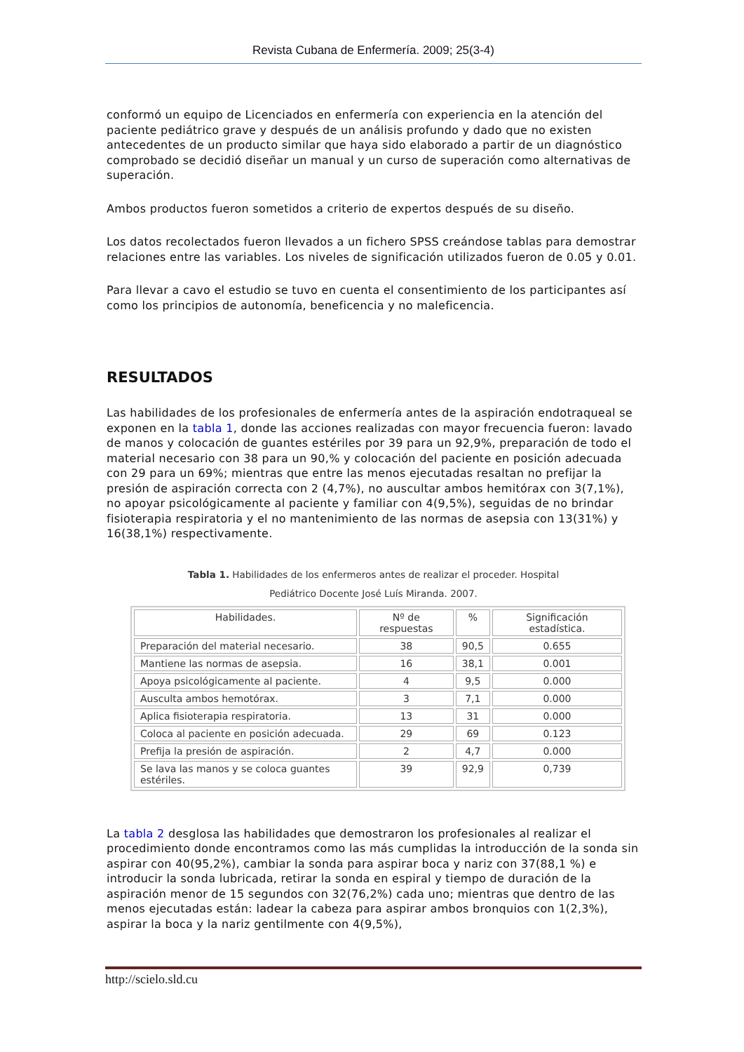Revista Cubana de Enfermería. 2009; 25(3-4)
conformó un equipo de Licenciados en enfermería con experiencia en la atención del paciente pediátrico grave y después de un análisis profundo y dado que no existen antecedentes de un producto similar que haya sido elaborado a partir de un diagnóstico comprobado se decidió diseñar un manual y un curso de superación como alternativas de superación.
Ambos productos fueron sometidos a criterio de expertos después de su diseño.
Los datos recolectados fueron llevados a un fichero SPSS creándose tablas para demostrar relaciones entre las variables. Los niveles de significación utilizados fueron de 0.05 y 0.01.
Para llevar a cavo el estudio se tuvo en cuenta el consentimiento de los participantes así como los principios de autonomía, beneficencia y no maleficencia.
RESULTADOS
Las habilidades de los profesionales de enfermería antes de la aspiración endotraqueal se exponen en la tabla 1, donde las acciones realizadas con mayor frecuencia fueron: lavado de manos y colocación de guantes estériles por 39 para un 92,9%, preparación de todo el material necesario con 38 para un 90,% y colocación del paciente en posición adecuada con 29 para un 69%; mientras que entre las menos ejecutadas resaltan no prefijar la presión de aspiración correcta con 2 (4,7%), no auscultar ambos hemitórax con 3(7,1%), no apoyar psicológicamente al paciente y familiar con 4(9,5%), seguidas de no brindar fisioterapia respiratoria y el no mantenimiento de las normas de asepsia con 13(31%) y 16(38,1%) respectivamente.
Tabla 1. Habilidades de los enfermeros antes de realizar el proceder. Hospital
Pediátrico Docente José Luís Miranda. 2007.
| Habilidades. | Nº de respuestas | % | Significación estadística. |
| --- | --- | --- | --- |
| Preparación del material necesario. | 38 | 90,5 | 0.655 |
| Mantiene las normas de asepsia. | 16 | 38,1 | 0.001 |
| Apoya psicológicamente al paciente. | 4 | 9,5 | 0.000 |
| Ausculta ambos hemotórax. | 3 | 7,1 | 0.000 |
| Aplica fisioterapia respiratoria. | 13 | 31 | 0.000 |
| Coloca al paciente en posición adecuada. | 29 | 69 | 0.123 |
| Prefija la presión de aspiración. | 2 | 4,7 | 0.000 |
| Se lava las manos y se coloca guantes estériles. | 39 | 92,9 | 0,739 |
La tabla 2 desglosa las habilidades que demostraron los profesionales al realizar el procedimiento donde encontramos como las más cumplidas la introducción de la sonda sin aspirar con 40(95,2%), cambiar la sonda para aspirar boca y nariz con 37(88,1 %) e introducir la sonda lubricada, retirar la sonda en espiral y tiempo de duración de la aspiración menor de 15 segundos con 32(76,2%) cada uno; mientras que dentro de las menos ejecutadas están: ladear la cabeza para aspirar ambos bronquios con 1(2,3%), aspirar la boca y la nariz gentilmente con 4(9,5%),
http://scielo.sld.cu